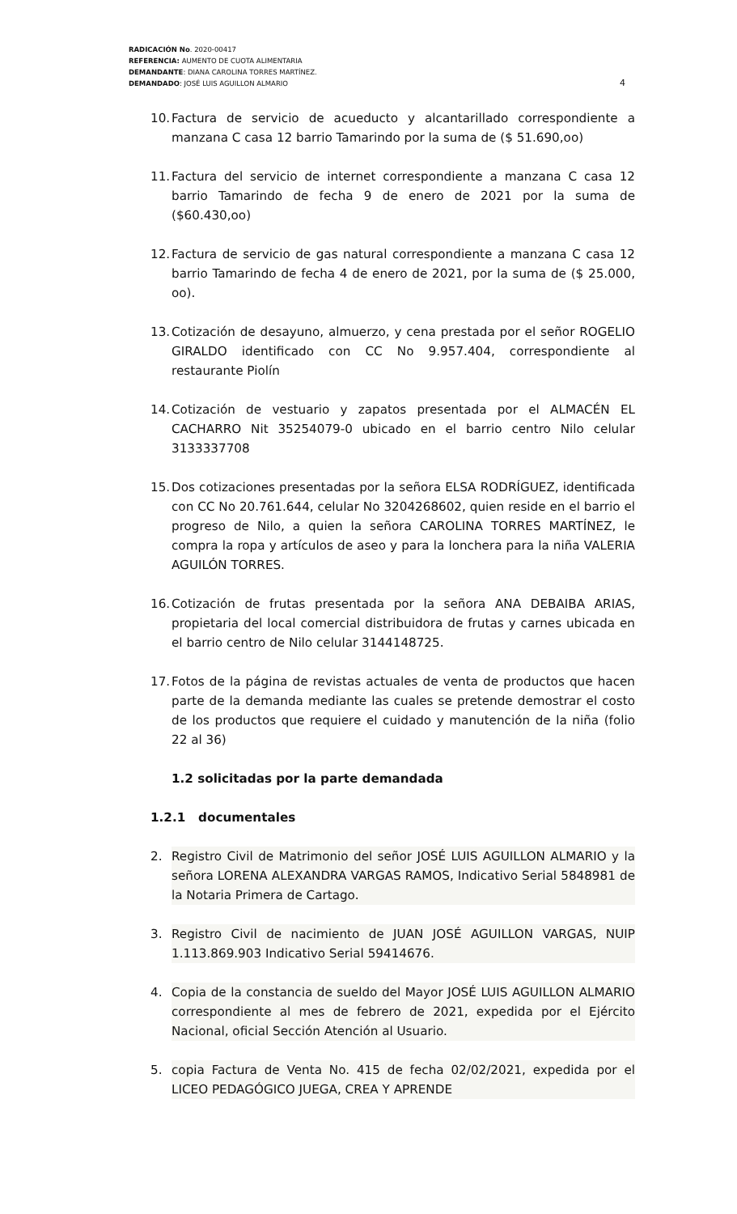RADICACIÓN No. 2020-00417
REFERENCIA: AUMENTO DE CUOTA ALIMENTARIA
DEMANDANTE: DIANA CAROLINA TORRES MARTÍNEZ.
DEMANDADO: JOSÉ LUIS AGUILLON ALMARIO
4
10. Factura de servicio de acueducto y alcantarillado correspondiente a manzana C casa 12 barrio Tamarindo por la suma de ($ 51.690,oo)
11. Factura del servicio de internet correspondiente a manzana C casa 12 barrio Tamarindo de fecha 9 de enero de 2021 por la suma de ($60.430,oo)
12. Factura de servicio de gas natural correspondiente a manzana C casa 12 barrio Tamarindo de fecha 4 de enero de 2021, por la suma de ($ 25.000, oo).
13. Cotización de desayuno, almuerzo, y cena prestada por el señor ROGELIO GIRALDO identificado con CC No 9.957.404, correspondiente al restaurante Piolín
14. Cotización de vestuario y zapatos presentada por el ALMACÉN EL CACHARRO Nit 35254079-0 ubicado en el barrio centro Nilo celular 3133337708
15. Dos cotizaciones presentadas por la señora ELSA RODRÍGUEZ, identificada con CC No 20.761.644, celular No 3204268602, quien reside en el barrio el progreso de Nilo, a quien la señora CAROLINA TORRES MARTÍNEZ, le compra la ropa y artículos de aseo y para la lonchera para la niña VALERIA AGUILÓN TORRES.
16. Cotización de frutas presentada por la señora ANA DEBAIBA ARIAS, propietaria del local comercial distribuidora de frutas y carnes ubicada en el barrio centro de Nilo celular 3144148725.
17. Fotos de la página de revistas actuales de venta de productos que hacen parte de la demanda mediante las cuales se pretende demostrar el costo de los productos que requiere el cuidado y manutención de la niña (folio 22 al 36)
1.2 solicitadas por la parte demandada
1.2.1 documentales
2. Registro Civil de Matrimonio del señor JOSÉ LUIS AGUILLON ALMARIO y la señora LORENA ALEXANDRA VARGAS RAMOS, Indicativo Serial 5848981 de la Notaria Primera de Cartago.
3. Registro Civil de nacimiento de JUAN JOSÉ AGUILLON VARGAS, NUIP 1.113.869.903 Indicativo Serial 59414676.
4. Copia de la constancia de sueldo del Mayor JOSÉ LUIS AGUILLON ALMARIO correspondiente al mes de febrero de 2021, expedida por el Ejército Nacional, oficial Sección Atención al Usuario.
5. copia Factura de Venta No. 415 de fecha 02/02/2021, expedida por el LICEO PEDAGÓGICO JUEGA, CREA Y APRENDE